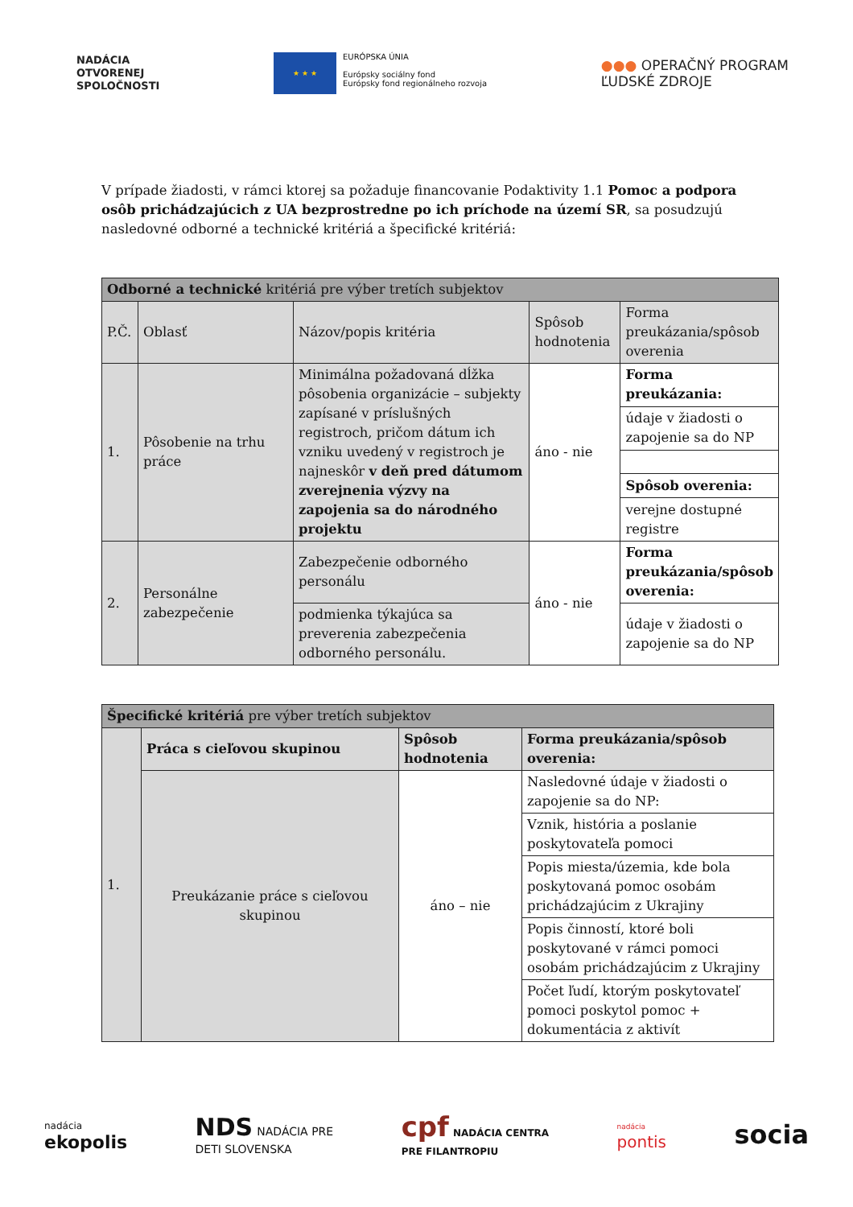NADÁCIA
OTVORENEJ
SPOLOČNOSTI
★ ★ ★
EURÓPSKA ÚNIA
Európsky sociálny fond
Európsky fond regionálneho rozvoja
●●● OPERAČNÝ PROGRAM
ĽUDSKÉ ZDROJE
V prípade žiadosti, v rámci ktorej sa požaduje financovanie Podaktivity 1.1 Pomoc a podpora osôb prichádzajúcich z UA bezprostredne po ich príchode na území SR, sa posudzujú nasledovné odborné a technické kritériá a špecifické kritériá:
| Odborné a technické kritériá pre výber tretích subjektov | | | | |
| --- | --- | --- | --- | --- |
| P.Č. | Oblasť | Názov/popis kritéria | Spôsob hodnotenia | Forma preukázania/spôsob overenia |
| 1. | Pôsobenie na trhu práce | Minimálna požadovaná dĺžka pôsobenia organizácie – subjekty zapísané v príslušných registroch, pričom dátum ich vzniku uvedený v registroch je najneskôr v deň pred dátumom zverejnenia výzvy na zapojenia sa do národného projektu | áno - nie | Forma preukázania: |
| | | | | údaje v žiadosti o zapojenie sa do NP |
| | | | | Spôsob overenia: |
| | | | | verejne dostupné registre |
| 2. | Personálne zabezpečenie | Zabezpečenie odborného personálu | áno - nie | Forma preukázania/spôsob overenia: |
| | | podmienka týkajúca sa preverenia zabezpečenia odborného personálu. | | údaje v žiadosti o zapojenie sa do NP |
| Špecifické kritériá pre výber tretích subjektov | | | |
| --- | --- | --- | --- |
| 1. | Práca s cieľovou skupinou | Spôsob hodnotenia | Forma preukázania/spôsob overenia: |
| | Preukázanie práce s cieľovou skupinou | áno – nie | Nasledovné údaje v žiadosti o zapojenie sa do NP: |
| | | | Vznik, história a poslanie poskytovateľa pomoci |
| | | | Popis miesta/územia, kde bola poskytovaná pomoc osobám prichádzajúcim z Ukrajiny |
| | | | Popis činností, ktoré boli poskytované v rámci pomoci osobám prichádzajúcim z Ukrajiny |
| | | | Počet ľudí, ktorým poskytovateľ pomoci poskytol pomoc + dokumentácia z aktivít |
nadácia
ekopolis
NDS NADÁCIA PRE
DETI SLOVENSKA
cpf NADÁCIA CENTRA
PRE FILANTROPIU
nadácia
pontis
socia